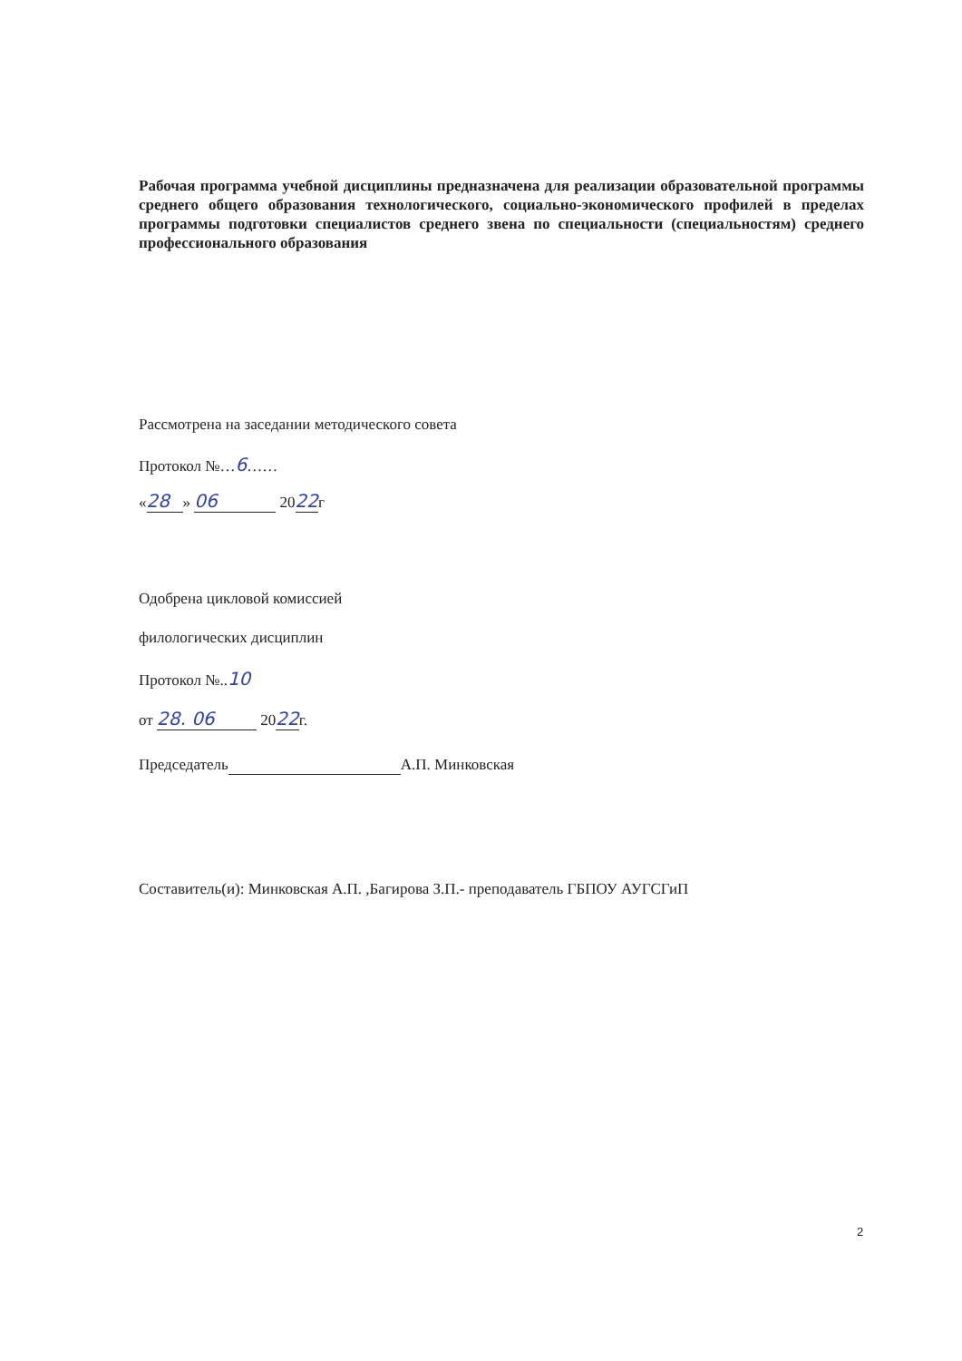Рабочая программа учебной дисциплины предназначена для реализации образовательной программы среднего общего образования технологического, социально-экономического профилей в пределах программы подготовки специалистов среднего звена по специальности (специальностям) среднего профессионального образования
Рассмотрена на заседании методического совета
Протокол №…6……
« 28 » 06 2022г
Одобрена цикловой комиссией
филологических дисциплин
Протокол №..10
от 28. 06 2022г.
Председатель А.П. Минковская
Составитель(и): Минковская А.П. ,Багирова З.П.- преподаватель ГБПОУ АУГСГиП
2